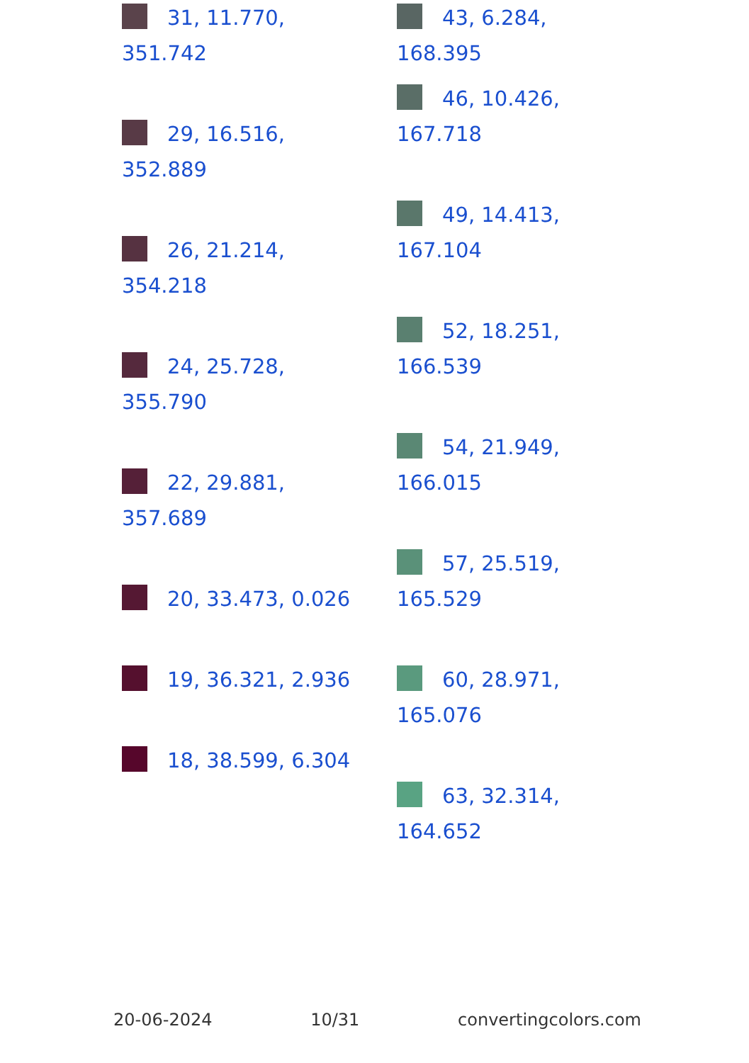31, 11.770, 351.742
29, 16.516, 352.889
26, 21.214, 354.218
24, 25.728, 355.790
22, 29.881, 357.689
20, 33.473, 0.026
19, 36.321, 2.936
18, 38.599, 6.304
43, 6.284, 168.395
46, 10.426, 167.718
49, 14.413, 167.104
52, 18.251, 166.539
54, 21.949, 166.015
57, 25.519, 165.529
60, 28.971, 165.076
63, 32.314, 164.652
20-06-2024 10/31 convertingcolors.com